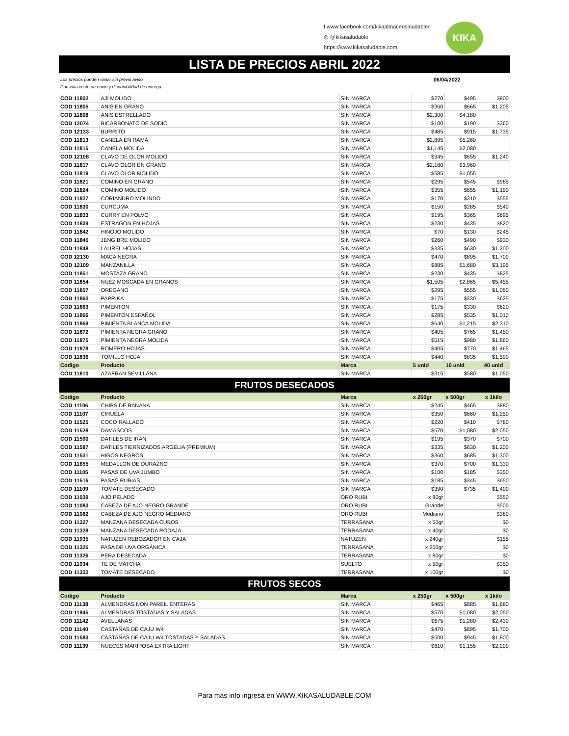KIKA
f www.facebook.com/kikaalmacensaludable/
◎ @kikasaludable
https://www.kikasaludable.com
LISTA DE PRECIOS ABRIL 2022
Los precios pueden variar sin previo aviso
Consulta costo de envio y disponibilidad de entrega. 06/04/2022
| COD 11802 | AJI MOLIDO | SIN MARCA | $270 | $495 | $900 |
| COD 11805 | ANIS EN GRANO | SIN MARCA | $360 | $665 | $1,205 |
| COD 11808 | ANIS ESTRELLADO | SIN MARCA | $2,300 | $4,180 | |
| COD 12074 | BICARBONATO DE SODIO | SIN MARCA | $100 | $190 | $360 |
| COD 12133 | BURRITO | SIN MARCA | $485 | $915 | $1,735 |
| COD 11813 | CANELA EN RAMA | SIN MARCA | $2,895 | $5,260 | |
| COD 11815 | CANELA MOLIDA | SIN MARCA | $1,145 | $2,080 | |
| COD 12108 | CLAVO DE OLOR MOLIDO | SIN MARCA | $345 | $655 | $1,240 |
| COD 11817 | CLAVO OLOR EN GRANO | SIN MARCA | $2,180 | $3,960 | |
| COD 11819 | CLAVO OLOR MOLIDO | SIN MARCA | $585 | $1,055 | |
| COD 11821 | COMINO EN GRANO | SIN MARCA | $295 | $545 | $985 |
| COD 11824 | COMINO MOLIDO | SIN MARCA | $355 | $655 | $1,190 |
| COD 11827 | CORIANDRO MOLINDO | SIN MARCA | $170 | $310 | $555 |
| COD 11830 | CURCUMA | SIN MARCA | $150 | $285 | $540 |
| COD 11833 | CURRY EN POLVO | SIN MARCA | $195 | $365 | $695 |
| COD 11839 | ESTRAGON EN HOJAS | SIN MARCA | $230 | $435 | $820 |
| COD 11842 | HINOJO MOLIDO | SIN MARCA | $70 | $130 | $245 |
| COD 11845 | JENGIBRE MOLIDO | SIN MARCA | $260 | $490 | $930 |
| COD 11848 | LAUREL HOJAS | SIN MARCA | $335 | $630 | $1,200 |
| COD 12130 | MACA NEGRA | SIN MARCA | $470 | $895 | $1,700 |
| COD 12109 | MANZANILLA | SIN MARCA | $885 | $1,680 | $3,195 |
| COD 11851 | MOSTAZA GRANO | SIN MARCA | $230 | $435 | $825 |
| COD 11854 | NUEZ MOSCADA EN GRANOS | SIN MARCA | $1,505 | $2,865 | $5,455 |
| COD 11857 | OREGANO | SIN MARCA | $295 | $555 | $1,050 |
| COD 11860 | PAPRIKA | SIN MARCA | $175 | $330 | $625 |
| COD 11863 | PIMENTON | SIN MARCA | $175 | $330 | $620 |
| COD 11866 | PIMENTON ESPAÑOL | SIN MARCA | $285 | $535 | $1,010 |
| COD 11869 | PIMIENTA BLANCA MOLIDA | SIN MARCA | $640 | $1,215 | $2,310 |
| COD 11872 | PIMIENTA NEGRA GRANO | SIN MARCA | $405 | $765 | $1,450 |
| COD 11875 | PIMIENTA NEGRA MOLIDA | SIN MARCA | $515 | $980 | $1,860 |
| COD 11878 | ROMERO HOJAS | SIN MARCA | $405 | $770 | $1,465 |
| COD 11836 | TOMILLO HOJA | SIN MARCA | $440 | $835 | $1,590 |
| Codigo | Producto | Marca | 5 unid | 10 unid | 40 unid |
| COD 11810 | AZAFRAN SEVILLANA | SIN MARCA | $315 | $580 | $1,050 |
| FRUTOS DESECADOS | | | | | |
| Codigo | Producto | Marca | x 250gr | x 500gr | x 1kilo |
| COD 11106 | CHIPS DE BANANA | SIN MARCA | $245 | $465 | $880 |
| COD 11107 | CIRUELA | SIN MARCA | $350 | $660 | $1,250 |
| COD 11525 | COCO RALLADO | SIN MARCA | $220 | $410 | $780 |
| COD 11528 | DAMASCOS | SIN MARCA | $570 | $1,080 | $2,050 |
| COD 11590 | DATILES DE IRAN | SIN MARCA | $195 | $370 | $700 |
| COD 11587 | DATILES TIERNIZADOS ARGELIA (PREMIUM) | SIN MARCA | $335 | $630 | $1,200 |
| COD 11531 | HIGOS NEGROS | SIN MARCA | $360 | $685 | $1,300 |
| COD 11655 | MEDALLON DE DURAZNO | SIN MARCA | $370 | $700 | $1,330 |
| COD 11105 | PASAS DE UVA JUMBO | SIN MARCA | $100 | $185 | $350 |
| COD 11516 | PASAS RUBIAS | SIN MARCA | $185 | $345 | $650 |
| COD 11109 | TOMATE DESECADO | SIN MARCA | $390 | $735 | $1,400 |
| COD 11039 | AJO PELADO | ORO RUBI | x 80gr | | $550 |
| COD 11083 | CABEZA DE AJO NEGRO GRANDE | ORO RUBI | Grande | | $500 |
| COD 11082 | CABEZA DE AJO NEGRO MEDIANO | ORO RUBI | Mediano | | $380 |
| COD 11327 | MANZANA DESECADA CUBOS | TERRASANA | x 50gr | | $0 |
| COD 11328 | MANZANA DESECADA RODAJA | TERRASANA | x 40gr | | $0 |
| COD 11935 | NATUZEN REBOZADOR EN CAJA | NATUZEN | x 240gr | | $155 |
| COD 11325 | PASA DE UVA ORGÁNICA | TERRASANA | x 200gr | | $0 |
| COD 11326 | PERA DESECADA | TERRASANA | x 80gr | | $0 |
| COD 11934 | TE DE MATCHA | SUELTO | x 50gr | | $350 |
| COD 11332 | TOMATE DESECADO | TERRASANA | x 100gr | | $0 |
| FRUTOS SECOS | | | | | |
| Codigo | Producto | Marca | x 250gr | x 500gr | x 1kilo |
| COD 11138 | ALMENDRAS NON PAREIL ENTERAS | SIN MARCA | $465 | $885 | $1,680 |
| COD 11945 | ALMENDRAS TOSTADAS Y SALADAS | SIN MARCA | $570 | $1,080 | $2,050 |
| COD 11142 | AVELLANAS | SIN MARCA | $675 | $1,280 | $2,430 |
| COD 11140 | CASTAÑAS DE CAJU W4 | SIN MARCA | $470 | $895 | $1,700 |
| COD 11583 | CASTAÑAS DE CAJU W4 TOSTADAS Y SALADAS | SIN MARCA | $500 | $945 | $1,800 |
| COD 11139 | NUECES MARIPOSA EXTRA LIGHT | SIN MARCA | $610 | $1,155 | $2,200 |
Para mas info ingresa en WWW.KIKASALUDABLE.COM